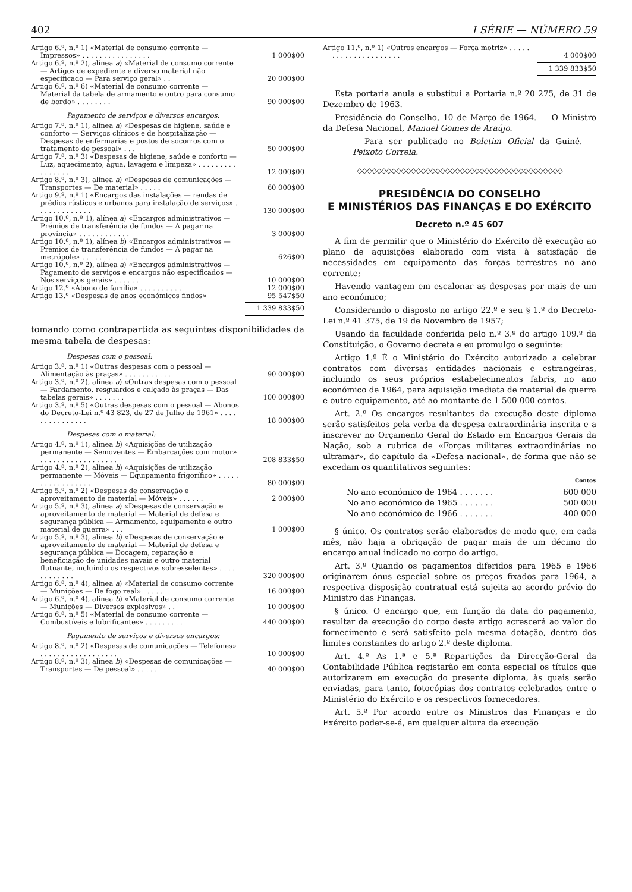402 I SÉRIE — NÚMERO 59
| Artigo 6.º, n.º 1) «Material de consumo corrente — Impressos» . . . . . . . . . . . . . . . . | 1 000$00 |
| Artigo 6.º, n.º 2), alínea a ) «Material de consumo corrente — Artigos de expediente e diverso material não especificado — Para serviço geral» . . | 20 000$00 |
| Artigo 6.º, n.º 6) «Material de consumo corrente — Material da tabela de armamento e outro para consumo de bordo» . . . . . . . . | 90 000$00 |
Pagamento de serviços e diversos encargos:
| Artigo 7.º, n.º 1), alínea a ) «Despesas de higiene, saúde e conforto — Serviços clínicos e de hospitalização — Despesas de enfermarias e postos de socorros com o tratamento de pessoal» . . . | 50 000$00 |
| Artigo 7.º, n.º 3) «Despesas de higiene, saúde e conforto — Luz, aquecimento, água, lavagem e limpeza» . . . . . . . . . . . . . . . . | 12 000$00 |
| Artigo 8.º, n.º 3), alínea a ) «Despesas de comunicações — Transportes — De material» . . . . . | 60 000$00 |
| Artigo 9.º, n.º 1) «Encargos das instalações — rendas de prédios rústicos e urbanos para instalação de serviços» . . . . . . . . . . . . . | 130 000$00 |
| Artigo 10.º, n.º 1), alínea a ) «Encargos administrativos — Prémios de transferência de fundos — A pagar na província» . . . . . . . . . . . . | 3 000$00 |
| Artigo 10.º, n.º 1), alínea b ) «Encargos administrativos — Prémios de transferência de fundos — A pagar na metrópole» . . . . . . . . . . . | 626$00 |
| Artigo 10.º, n.º 2), alínea a ) «Encargos administrativos — Pagamento de serviços e encargos não especificados — Nos serviços gerais» . . . . . . | 10 000$00 |
| Artigo 12.º «Abono de família» . . . . . . . . . . | 12 000$00 |
| Artigo 13.º «Despesas de anos económicos findos» | 95 547$50 |
1 339 833$50
tomando como contrapartida as seguintes disponibilidades da mesma tabela de despesas:
Despesas com o pessoal:
| Artigo 3.º, n.º 1) «Outras despesas com o pessoal — Alimentação às praças» . . . . . . . . . . . | 90 000$00 |
| Artigo 3.º, n.º 2), alínea a ) «Outras despesas com o pessoal — Fardamento, resguardos e calçado às praças — Das tabelas gerais» . . . . . . . | 100 000$00 |
| Artigo 3.º, n.º 5) «Outras despesas com o pessoal — Abonos do Decreto-Lei n.º 43 823, de 27 de Julho de 1961» . . . . . . . . . . . . . . . | 18 000$00 |
Despesas com o material:
| Artigo 4.º, n.º 1), alínea b ) «Aquisições de utilização permanente — Semoventes — Embarcações com motor» . . . . . . . . . . . . . . . . . . | 208 833$50 |
| Artigo 4.º, n.º 2), alínea h ) «Aquisições de utilização permanente — Móveis — Equipamento frigorífico» . . . . . . . . . . . . . . . . . | 80 000$00 |
| Artigo 5.º, n.º 2) «Despesas de conservação e aproveitamento de material — Móveis» . . . . . . | 2 000$00 |
| Artigo 5.º, n.º 3), alínea a ) «Despesas de conservação e aproveitamento de material — Material de defesa e segurança pública — Armamento, equipamento e outro material de guerra» . . . | 1 000$00 |
| Artigo 5.º, n.º 3), alínea b ) «Despesas de conservação e aproveitamento de material — Material de defesa e segurança pública — Docagem, reparação e beneficiação de unidades navais e outro material flutuante, incluindo os respectivos sobresselentes» . . . . . . . . . . . . | 320 000$00 |
| Artigo 6.º, n.º 4), alínea a ) «Material de consumo corrente — Munições — De fogo real» . . . . . | 16 000$00 |
| Artigo 6.º, n.º 4), alínea b ) «Material de consumo corrente — Munições — Diversos explosivos» . . | 10 000$00 |
| Artigo 6.º, n.º 5) «Material de consumo corrente — Combustíveis e lubrificantes» . . . . . . . . . | 440 000$00 |
Pagamento de serviços e diversos encargos:
| Artigo 8.º, n.º 2) «Despesas de comunicações — Telefones» . . . . . . . . . . . . . . . . . . | 10 000$00 |
| Artigo 8.º, n.º 3), alínea b ) «Despesas de comunicações — Transportes — De pessoal» . . . . . | 40 000$00 |
| Artigo 11.º, n.º 1) «Outros encargos — Força motriz» . . . . . . . . . . . . . . . . . . . . . | 4 000$00 |
1 339 833$50
Esta portaria anula e substitui a Portaria n.º 20 275, de 31 de Dezembro de 1963.
Presidência do Conselho, 10 de Março de 1964. — O Ministro da Defesa Nacional, Manuel Gomes de Araújo.
Para ser publicado no Boletim Oficial da Guiné. — Peixoto Correia.
◇◇◇◇◇◇◇◇◇◇◇◇◇◇◇◇◇◇◇◇◇◇◇◇◇◇◇◇◇◇◇◇◇◇◇◇◇◇◇◇◇◇
PRESIDÊNCIA DO CONSELHO
E MINISTÉRIOS DAS FINANÇAS E DO EXÉRCITO
Decreto n.º 45 607
A fim de permitir que o Ministério do Exército dê execução ao plano de aquisições elaborado com vista à satisfação de necessidades em equipamento das forças terrestres no ano corrente;
Havendo vantagem em escalonar as despesas por mais de um ano económico;
Considerando o disposto no artigo 22.º e seu § 1.º do Decreto-Lei n.º 41 375, de 19 de Novembro de 1957;
Usando da faculdade conferida pelo n.º 3.º do artigo 109.º da Constituição, o Governo decreta e eu promulgo o seguinte:
Artigo 1.º É o Ministério do Exército autorizado a celebrar contratos com diversas entidades nacionais e estrangeiras, incluindo os seus próprios estabelecimentos fabris, no ano económico de 1964, para aquisição imediata de material de guerra e outro equipamento, até ao montante de 1 500 000 contos.
Art. 2.º Os encargos resultantes da execução deste diploma serão satisfeitos pela verba da despesa extraordinária inscrita e a inscrever no Orçamento Geral do Estado em Encargos Gerais da Nação, sob a rubrica de «Forças militares extraordinárias no ultramar», do capítulo da «Defesa nacional», de forma que não se excedam os quantitativos seguintes:
| | Contos |
| No ano económico de 1964 . . . . . . . | 600 000 |
| No ano económico de 1965 . . . . . . . | 500 000 |
| No ano económico de 1966 . . . . . . . | 400 000 |
§ único. Os contratos serão elaborados de modo que, em cada mês, não haja a obrigação de pagar mais de um décimo do encargo anual indicado no corpo do artigo.
Art. 3.º Quando os pagamentos diferidos para 1965 e 1966 originarem ónus especial sobre os preços fixados para 1964, a respectiva disposição contratual está sujeita ao acordo prévio do Ministro das Finanças.
§ único. O encargo que, em função da data do pagamento, resultar da execução do corpo deste artigo acrescerá ao valor do fornecimento e será satisfeito pela mesma dotação, dentro dos limites constantes do artigo 2.º deste diploma.
Art. 4.º As 1.ª e 5.ª Repartições da Direcção-Geral da Contabilidade Pública registarão em conta especial os títulos que autorizarem em execução do presente diploma, às quais serão enviadas, para tanto, fotocópias dos contratos celebrados entre o Ministério do Exército e os respectivos fornecedores.
Art. 5.º Por acordo entre os Ministros das Finanças e do Exército poder-se-á, em qualquer altura da execução